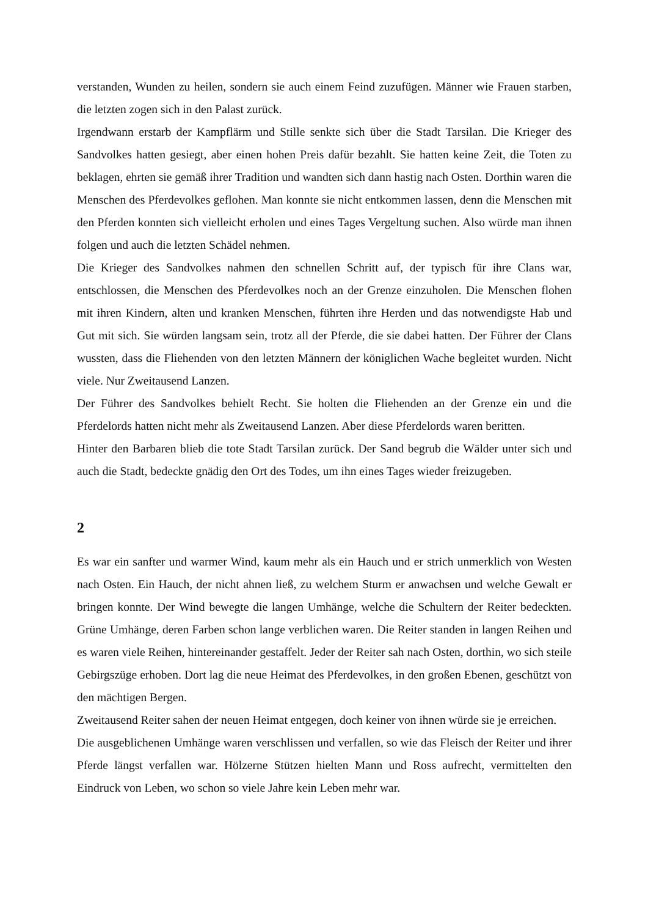verstanden, Wunden zu heilen, sondern sie auch einem Feind zuzufügen. Männer wie Frauen starben, die letzten zogen sich in den Palast zurück.
Irgendwann erstarb der Kampflärm und Stille senkte sich über die Stadt Tarsilan. Die Krieger des Sandvolkes hatten gesiegt, aber einen hohen Preis dafür bezahlt. Sie hatten keine Zeit, die Toten zu beklagen, ehrten sie gemäß ihrer Tradition und wandten sich dann hastig nach Osten. Dorthin waren die Menschen des Pferdevolkes geflohen. Man konnte sie nicht entkommen lassen, denn die Menschen mit den Pferden konnten sich vielleicht erholen und eines Tages Vergeltung suchen. Also würde man ihnen folgen und auch die letzten Schädel nehmen.
Die Krieger des Sandvolkes nahmen den schnellen Schritt auf, der typisch für ihre Clans war, entschlossen, die Menschen des Pferdevolkes noch an der Grenze einzuholen. Die Menschen flohen mit ihren Kindern, alten und kranken Menschen, führten ihre Herden und das notwendigste Hab und Gut mit sich. Sie würden langsam sein, trotz all der Pferde, die sie dabei hatten. Der Führer der Clans wussten, dass die Fliehenden von den letzten Männern der königlichen Wache begleitet wurden. Nicht viele. Nur Zweitausend Lanzen.
Der Führer des Sandvolkes behielt Recht. Sie holten die Fliehenden an der Grenze ein und die Pferdelords hatten nicht mehr als Zweitausend Lanzen. Aber diese Pferdelords waren beritten.
Hinter den Barbaren blieb die tote Stadt Tarsilan zurück. Der Sand begrub die Wälder unter sich und auch die Stadt, bedeckte gnädig den Ort des Todes, um ihn eines Tages wieder freizugeben.
2
Es war ein sanfter und warmer Wind, kaum mehr als ein Hauch und er strich unmerklich von Westen nach Osten. Ein Hauch, der nicht ahnen ließ, zu welchem Sturm er anwachsen und welche Gewalt er bringen konnte. Der Wind bewegte die langen Umhänge, welche die Schultern der Reiter bedeckten. Grüne Umhänge, deren Farben schon lange verblichen waren. Die Reiter standen in langen Reihen und es waren viele Reihen, hintereinander gestaffelt. Jeder der Reiter sah nach Osten, dorthin, wo sich steile Gebirgszüge erhoben. Dort lag die neue Heimat des Pferdevolkes, in den großen Ebenen, geschützt von den mächtigen Bergen.
Zweitausend Reiter sahen der neuen Heimat entgegen, doch keiner von ihnen würde sie je erreichen.
Die ausgeblichenen Umhänge waren verschlissen und verfallen, so wie das Fleisch der Reiter und ihrer Pferde längst verfallen war. Hölzerne Stützen hielten Mann und Ross aufrecht, vermittelten den Eindruck von Leben, wo schon so viele Jahre kein Leben mehr war.